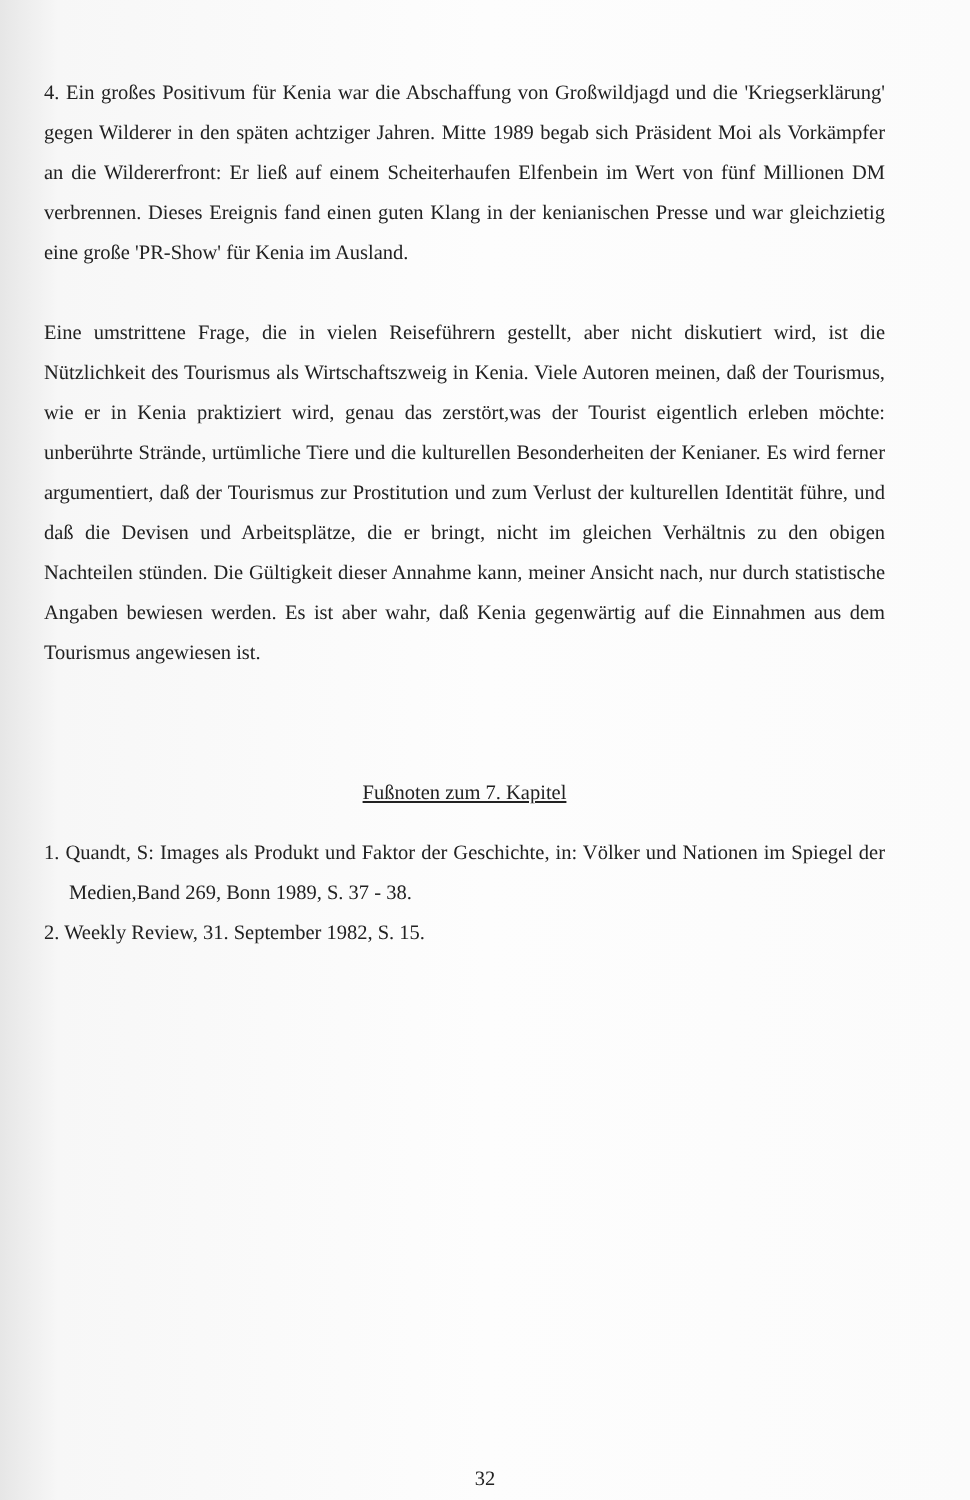4. Ein großes Positivum für Kenia war die Abschaffung von Großwildjagd und die 'Kriegserklärung' gegen Wilderer in den späten achtziger Jahren. Mitte 1989 begab sich Präsident Moi als Vorkämpfer an die Wildererfront: Er ließ auf einem Scheiterhaufen Elfenbein im Wert von fünf Millionen DM verbrennen. Dieses Ereignis fand einen guten Klang in der kenianischen Presse und war gleichzietig eine große 'PR-Show' für Kenia im Ausland.
Eine umstrittene Frage, die in vielen Reiseführern gestellt, aber nicht diskutiert wird, ist die Nützlichkeit des Tourismus als Wirtschaftszweig in Kenia. Viele Autoren meinen, daß der Tourismus, wie er in Kenia praktiziert wird, genau das zerstört,was der Tourist eigentlich erleben möchte: unberührte Strände, urtümliche Tiere und die kulturellen Besonderheiten der Kenianer. Es wird ferner argumentiert, daß der Tourismus zur Prostitution und zum Verlust der kulturellen Identität führe, und daß die Devisen und Arbeitsplätze, die er bringt, nicht im gleichen Verhältnis zu den obigen Nachteilen stünden. Die Gültigkeit dieser Annahme kann, meiner Ansicht nach, nur durch statistische Angaben bewiesen werden. Es ist aber wahr, daß Kenia gegenwärtig auf die Einnahmen aus dem Tourismus angewiesen ist.
Fußnoten zum 7. Kapitel
1. Quandt, S: Images als Produkt und Faktor der Geschichte, in: Völker und Nationen im Spiegel der Medien,Band 269, Bonn 1989, S. 37 - 38.
2. Weekly Review, 31. September 1982, S. 15.
32